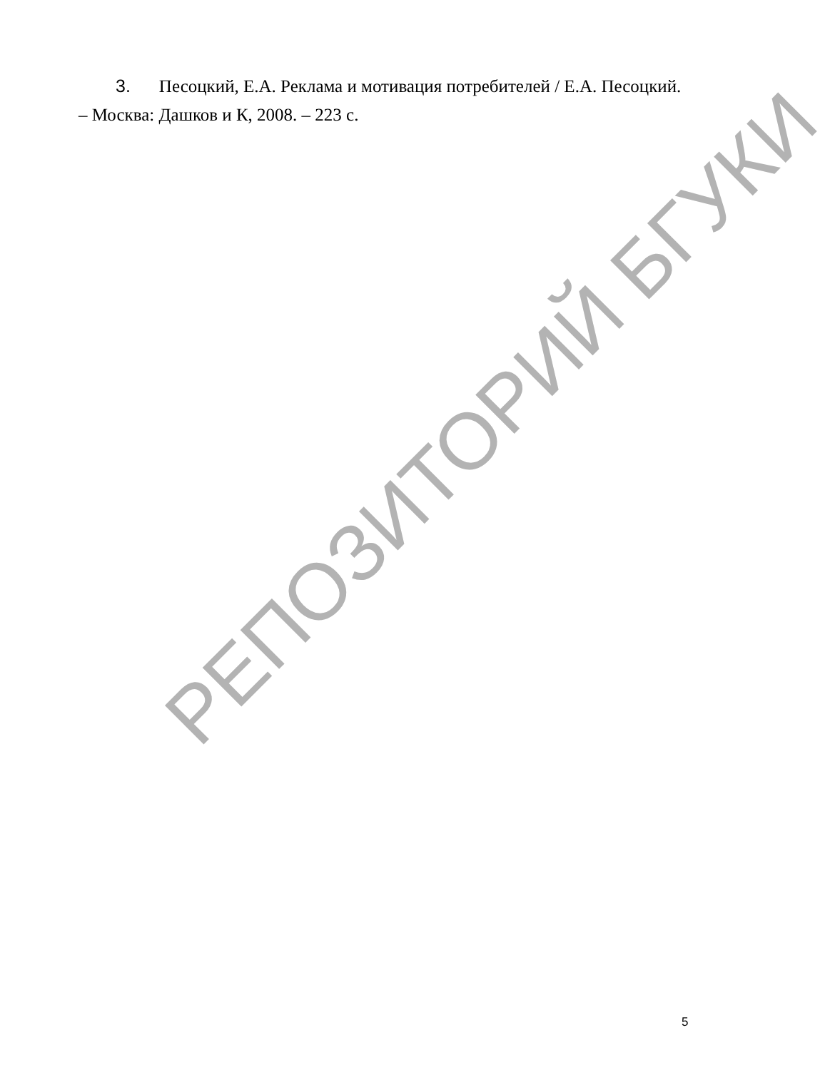3. Песоцкий, Е.А. Реклама и мотивация потребителей / Е.А. Песоцкий. – Москва: Дашков и К, 2008. – 223 с.
РЕПОЗИТОРИЙ БГУКИ
5